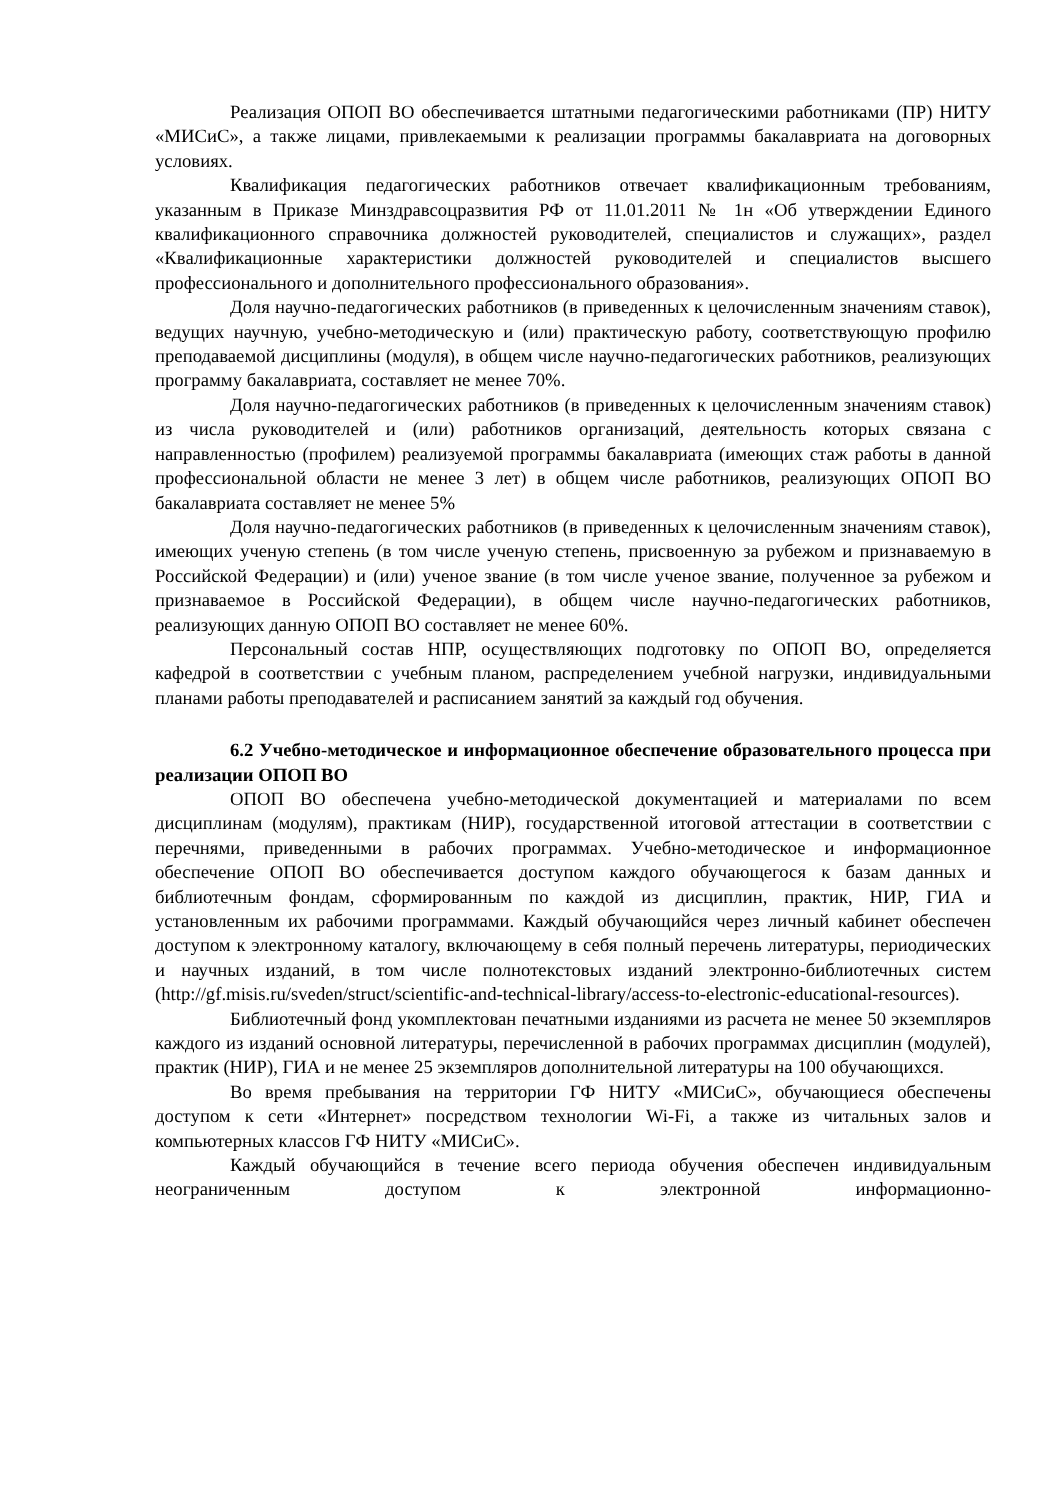Реализация ОПОП ВО обеспечивается штатными педагогическими работниками (ПР) НИТУ «МИСиС», а также лицами, привлекаемыми к реализации программы бакалавриата на договорных условиях.
Квалификация педагогических работников отвечает квалификационным требованиям, указанным в Приказе Минздравсоцразвития РФ от 11.01.2011 № 1н «Об утверждении Единого квалификационного справочника должностей руководителей, специалистов и служащих», раздел «Квалификационные характеристики должностей руководителей и специалистов высшего профессионального и дополнительного профессионального образования».
Доля научно-педагогических работников (в приведенных к целочисленным значениям ставок), ведущих научную, учебно-методическую и (или) практическую работу, соответствующую профилю преподаваемой дисциплины (модуля), в общем числе научно-педагогических работников, реализующих программу бакалавриата, составляет не менее 70%.
Доля научно-педагогических работников (в приведенных к целочисленным значениям ставок) из числа руководителей и (или) работников организаций, деятельность которых связана с направленностью (профилем) реализуемой программы бакалавриата (имеющих стаж работы в данной профессиональной области не менее 3 лет) в общем числе работников, реализующих ОПОП ВО бакалавриата составляет не менее 5%
Доля научно-педагогических работников (в приведенных к целочисленным значениям ставок), имеющих ученую степень (в том числе ученую степень, присвоенную за рубежом и признаваемую в Российской Федерации) и (или) ученое звание (в том числе ученое звание, полученное за рубежом и признаваемое в Российской Федерации), в общем числе научно-педагогических работников, реализующих данную ОПОП ВО составляет не менее 60%.
Персональный состав НПР, осуществляющих подготовку по ОПОП ВО, определяется кафедрой в соответствии с учебным планом, распределением учебной нагрузки, индивидуальными планами работы преподавателей и расписанием занятий за каждый год обучения.
6.2 Учебно-методическое и информационное обеспечение образовательного процесса при реализации ОПОП ВО
ОПОП ВО обеспечена учебно-методической документацией и материалами по всем дисциплинам (модулям), практикам (НИР), государственной итоговой аттестации в соответствии с перечнями, приведенными в рабочих программах. Учебно-методическое и информационное обеспечение ОПОП ВО обеспечивается доступом каждого обучающегося к базам данных и библиотечным фондам, сформированным по каждой из дисциплин, практик, НИР, ГИА и установленным их рабочими программами. Каждый обучающийся через личный кабинет обеспечен доступом к электронному каталогу, включающему в себя полный перечень литературы, периодических и научных изданий, в том числе полнотекстовых изданий электронно-библиотечных систем (http://gf.misis.ru/sveden/struct/scientific-and-technical-library/access-to-electronic-educational-resources).
Библиотечный фонд укомплектован печатными изданиями из расчета не менее 50 экземпляров каждого из изданий основной литературы, перечисленной в рабочих программах дисциплин (модулей), практик (НИР), ГИА и не менее 25 экземпляров дополнительной литературы на 100 обучающихся.
Во время пребывания на территории ГФ НИТУ «МИСиС», обучающиеся обеспечены доступом к сети «Интернет» посредством технологии Wi-Fi, а также из читальных залов и компьютерных классов ГФ НИТУ «МИСиС».
Каждый обучающийся в течение всего периода обучения обеспечен индивидуальным неограниченным доступом к электронной информационно-